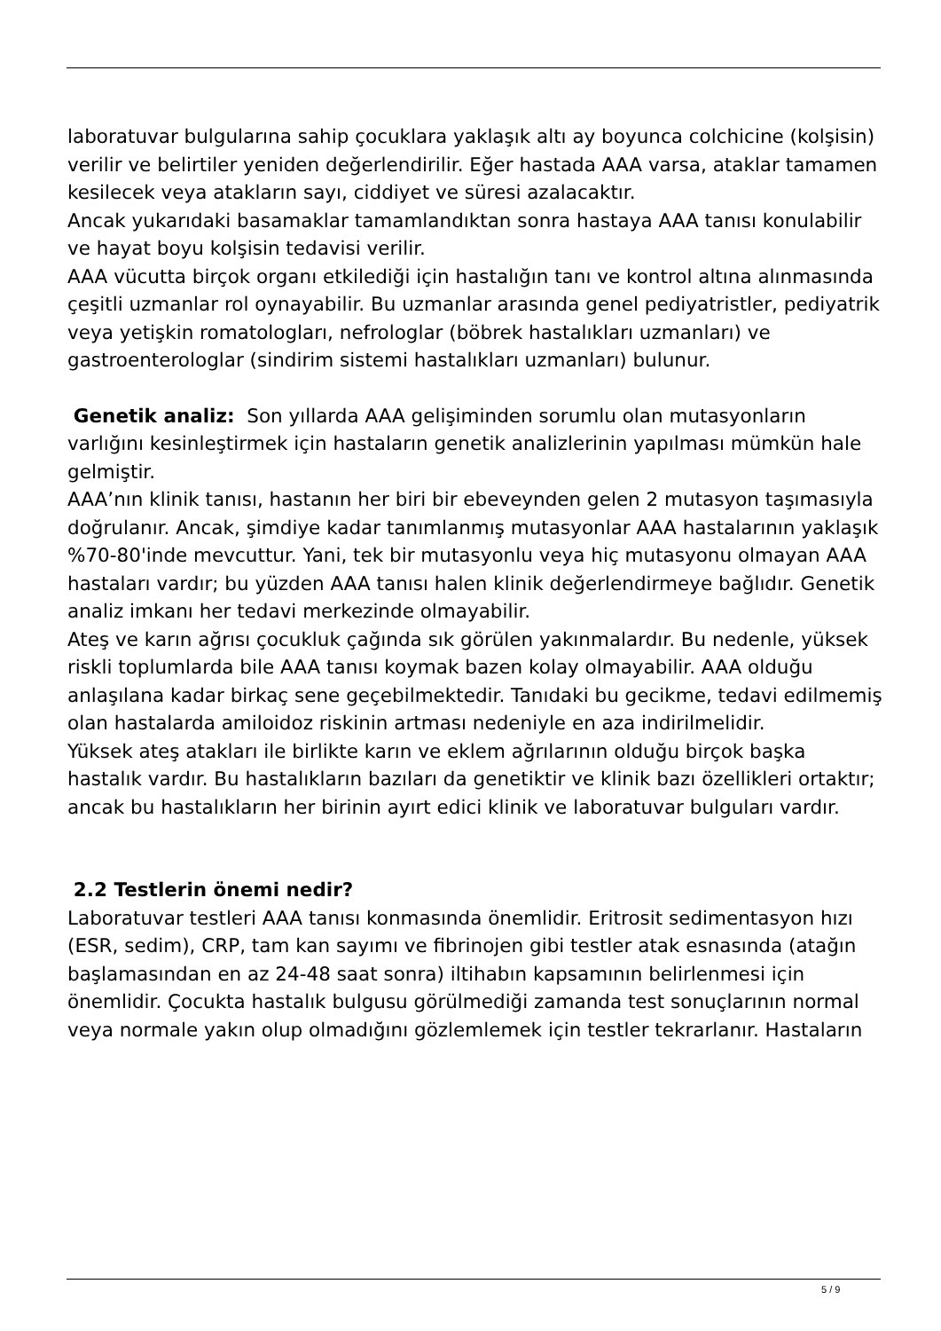laboratuvar bulgularına sahip çocuklara yaklaşık altı ay boyunca colchicine (kolşisin) verilir ve belirtiler yeniden değerlendirilir. Eğer hastada AAA varsa, ataklar tamamen kesilecek veya atakların sayı, ciddiyet ve süresi azalacaktır.
Ancak yukarıdaki basamaklar tamamlandıktan sonra hastaya AAA tanısı konulabilir ve hayat boyu kolşisin tedavisi verilir.
AAA vücutta birçok organı etkilediği için hastalığın tanı ve kontrol altına alınmasında çeşitli uzmanlar rol oynayabilir. Bu uzmanlar arasında genel pediyatristler, pediyatrik veya yetişkin romatologları, nefrologlar (böbrek hastalıkları uzmanları) ve gastroenterologlar (sindirim sistemi hastalıkları uzmanları) bulunur.
Genetik analiz: Son yıllarda AAA gelişiminden sorumlu olan mutasyonların varlığını kesinleştirmek için hastaların genetik analizlerinin yapılması mümkün hale gelmiştir.
AAA’nın klinik tanısı, hastanın her biri bir ebeveynden gelen 2 mutasyon taşımasıyla doğrulanır. Ancak, şimdiye kadar tanımlanmış mutasyonlar AAA hastalarının yaklaşık %70-80'inde mevcuttur. Yani, tek bir mutasyonlu veya hiç mutasyonu olmayan AAA hastaları vardır; bu yüzden AAA tanısı halen klinik değerlendirmeye bağlıdır. Genetik analiz imkanı her tedavi merkezinde olmayabilir.
Ateş ve karın ağrısı çocukluk çağında sık görülen yakınmalardır. Bu nedenle, yüksek riskli toplumlarda bile AAA tanısı koymak bazen kolay olmayabilir. AAA olduğu anlaşılana kadar birkaç sene geçebilmektedir. Tanıdaki bu gecikme, tedavi edilmemiş olan hastalarda amiloidoz riskinin artması nedeniyle en aza indirilmelidir.
Yüksek ateş atakları ile birlikte karın ve eklem ağrılarının olduğu birçok başka hastalık vardır. Bu hastalıkların bazıları da genetiktir ve klinik bazı özellikleri ortaktır; ancak bu hastalıkların her birinin ayırt edici klinik ve laboratuvar bulguları vardır.
2.2 Testlerin önemi nedir?
Laboratuvar testleri AAA tanısı konmasında önemlidir. Eritrosit sedimentasyon hızı (ESR, sedim), CRP, tam kan sayımı ve fibrinojen gibi testler atak esnasında (atağın başlamasından en az 24-48 saat sonra) iltihabın kapsamının belirlenmesi için önemlidir. Çocukta hastalık bulgusu görülmediği zamanda test sonuçlarının normal veya normale yakın olup olmadığını gözlemlemek için testler tekrarlanır. Hastaların
5 / 9